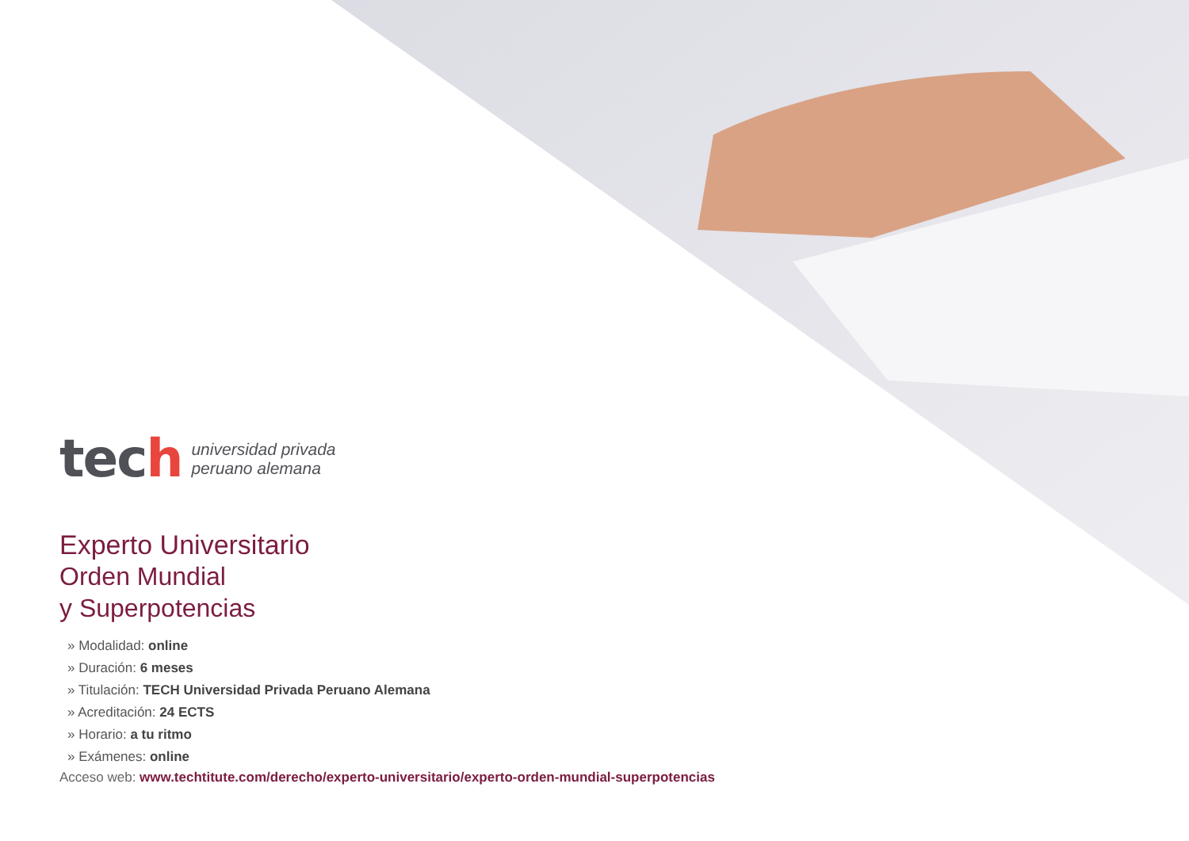tech
universidad privada
peruano alemana
Experto Universitario
Orden Mundial
y Superpotencias
» Modalidad: online
» Duración: 6 meses
» Titulación: TECH Universidad Privada Peruano Alemana
» Acreditación: 24 ECTS
» Horario: a tu ritmo
» Exámenes: online
Acceso web: www.techtitute.com/derecho/experto-universitario/experto-orden-mundial-superpotencias